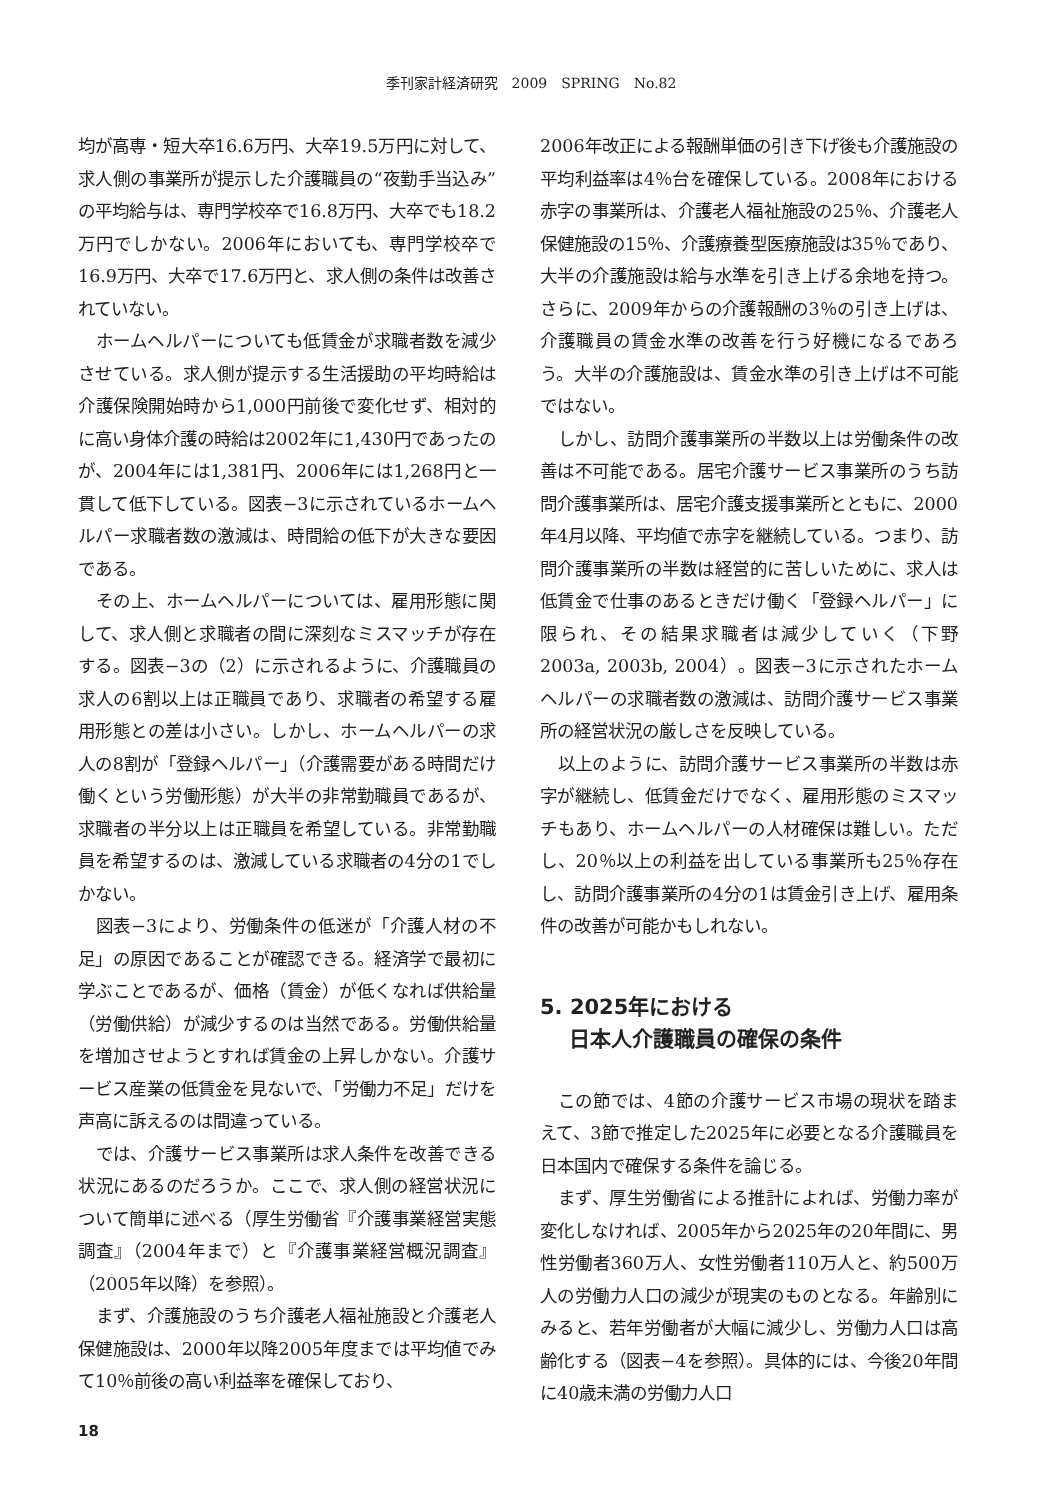季刊家計経済研究　2009　SPRING　No.82
均が高専・短大卒16.6万円、大卒19.5万円に対して、求人側の事業所が提示した介護職員の“夜勤手当込み”の平均給与は、専門学校卒で16.8万円、大卒でも18.2万円でしかない。2006年においても、専門学校卒で16.9万円、大卒で17.6万円と、求人側の条件は改善されていない。
ホームヘルパーについても低賃金が求職者数を減少させている。求人側が提示する生活援助の平均時給は介護保険開始時から1,000円前後で変化せず、相対的に高い身体介護の時給は2002年に1,430円であったのが、2004年には1,381円、2006年には1,268円と一貫して低下している。図表−3に示されているホームヘルパー求職者数の激減は、時間給の低下が大きな要因である。
その上、ホームヘルパーについては、雇用形態に関して、求人側と求職者の間に深刻なミスマッチが存在する。図表−3の（2）に示されるように、介護職員の求人の6割以上は正職員であり、求職者の希望する雇用形態との差は小さい。しかし、ホームヘルパーの求人の8割が「登録ヘルパー」（介護需要がある時間だけ働くという労働形態）が大半の非常勤職員であるが、求職者の半分以上は正職員を希望している。非常勤職員を希望するのは、激減している求職者の4分の1でしかない。
図表−3により、労働条件の低迷が「介護人材の不足」の原因であることが確認できる。経済学で最初に学ぶことであるが、価格（賃金）が低くなれば供給量（労働供給）が減少するのは当然である。労働供給量を増加させようとすれば賃金の上昇しかない。介護サービス産業の低賃金を見ないで、「労働力不足」だけを声高に訴えるのは間違っている。
では、介護サービス事業所は求人条件を改善できる状況にあるのだろうか。ここで、求人側の経営状況について簡単に述べる（厚生労働省『介護事業経営実態調査』（2004年まで）と『介護事業経営概況調査』（2005年以降）を参照）。
まず、介護施設のうち介護老人福祉施設と介護老人保健施設は、2000年以降2005年度までは平均値でみて10％前後の高い利益率を確保しており、
2006年改正による報酬単価の引き下げ後も介護施設の平均利益率は4％台を確保している。2008年における赤字の事業所は、介護老人福祉施設の25％、介護老人保健施設の15％、介護療養型医療施設は35％であり、大半の介護施設は給与水準を引き上げる余地を持つ。さらに、2009年からの介護報酬の3％の引き上げは、介護職員の賃金水準の改善を行う好機になるであろう。大半の介護施設は、賃金水準の引き上げは不可能ではない。
しかし、訪問介護事業所の半数以上は労働条件の改善は不可能である。居宅介護サービス事業所のうち訪問介護事業所は、居宅介護支援事業所とともに、2000年4月以降、平均値で赤字を継続している。つまり、訪問介護事業所の半数は経営的に苦しいために、求人は低賃金で仕事のあるときだけ働く「登録ヘルパー」に限られ、その結果求職者は減少していく（下野 2003a, 2003b, 2004）。図表−3に示されたホームヘルパーの求職者数の激減は、訪問介護サービス事業所の経営状況の厳しさを反映している。
以上のように、訪問介護サービス事業所の半数は赤字が継続し、低賃金だけでなく、雇用形態のミスマッチもあり、ホームヘルパーの人材確保は難しい。ただし、20％以上の利益を出している事業所も25％存在し、訪問介護事業所の4分の1は賃金引き上げ、雇用条件の改善が可能かもしれない。
5. 2025年における
日本人介護職員の確保の条件
この節では、4節の介護サービス市場の現状を踏まえて、3節で推定した2025年に必要となる介護職員を日本国内で確保する条件を論じる。
まず、厚生労働省による推計によれば、労働力率が変化しなければ、2005年から2025年の20年間に、男性労働者360万人、女性労働者110万人と、約500万人の労働力人口の減少が現実のものとなる。年齢別にみると、若年労働者が大幅に減少し、労働力人口は高齢化する（図表−4を参照）。具体的には、今後20年間に40歳未満の労働力人口
18